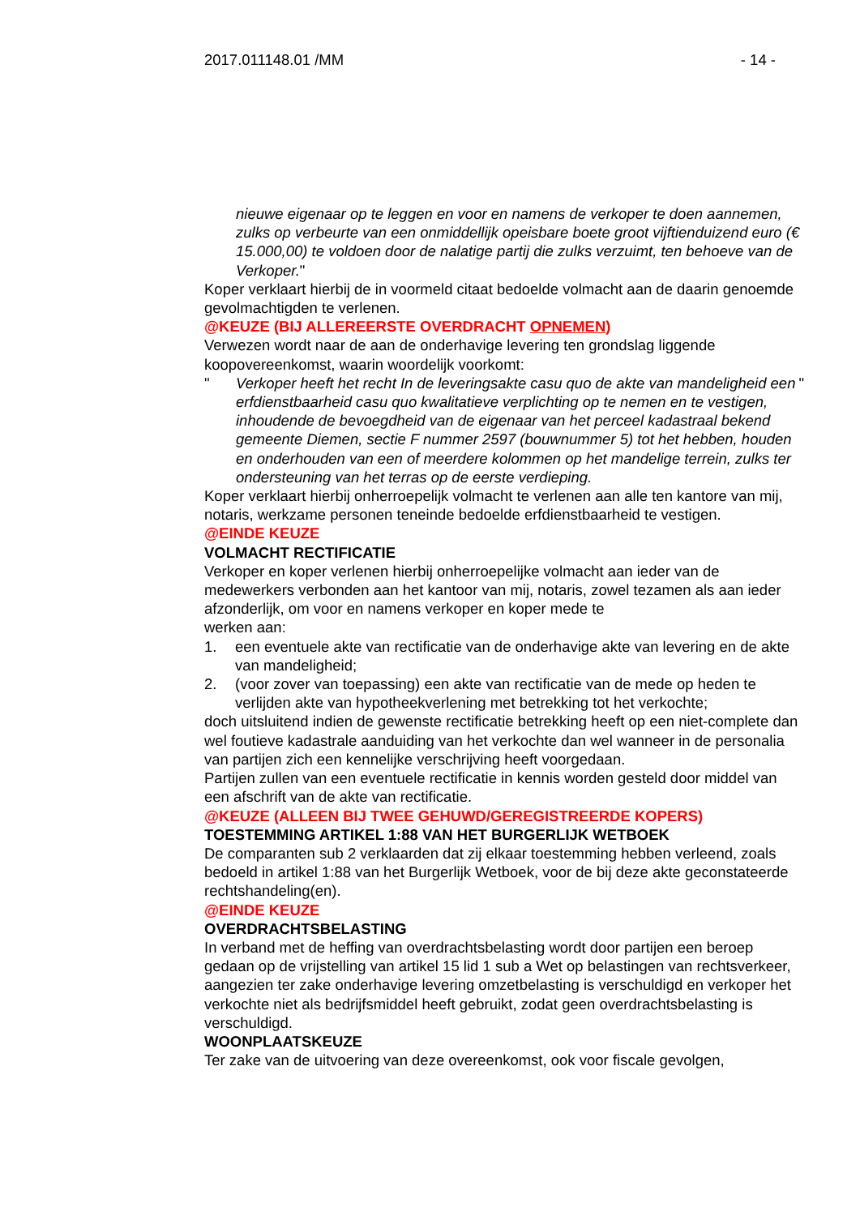2017.011148.01 /MM - 14 -
nieuwe eigenaar op te leggen en voor en namens de verkoper te doen aannemen, zulks op verbeurte van een onmiddellijk opeisbare boete groot vijftienduizend euro (€ 15.000,00) te voldoen door de nalatige partij die zulks verzuimt, ten behoeve van de Verkoper."
Koper verklaart hierbij de in voormeld citaat bedoelde volmacht aan de daarin genoemde gevolmachtigden te verlenen.
@KEUZE (BIJ ALLEREERSTE OVERDRACHT OPNEMEN)
Verwezen wordt naar de aan de onderhavige levering ten grondslag liggende koopovereenkomst, waarin woordelijk voorkomt:
" Verkoper heeft het recht In de leveringsakte casu quo de akte van mandeligheid een erfdienstbaarheid casu quo kwalitatieve verplichting op te nemen en te vestigen, inhoudende de bevoegdheid van de eigenaar van het perceel kadastraal bekend gemeente Diemen, sectie F nummer 2597 (bouwnummer 5) tot het hebben, houden en onderhouden van een of meerdere kolommen op het mandelige terrein, zulks ter ondersteuning van het terras op de eerste verdieping. "
Koper verklaart hierbij onherroepelijk volmacht te verlenen aan alle ten kantore van mij, notaris, werkzame personen teneinde bedoelde erfdienstbaarheid te vestigen.
@EINDE KEUZE
VOLMACHT RECTIFICATIE
Verkoper en koper verlenen hierbij onherroepelijke volmacht aan ieder van de medewerkers verbonden aan het kantoor van mij, notaris, zowel tezamen als aan ieder afzonderlijk, om voor en namens verkoper en koper mede te
werken aan:
1. een eventuele akte van rectificatie van de onderhavige akte van levering en de akte van mandeligheid;
2. (voor zover van toepassing) een akte van rectificatie van de mede op heden te verlijden akte van hypotheekverlening met betrekking tot het verkochte;
doch uitsluitend indien de gewenste rectificatie betrekking heeft op een niet-complete dan wel foutieve kadastrale aanduiding van het verkochte dan wel wanneer in de personalia van partijen zich een kennelijke verschrijving heeft voorgedaan.
Partijen zullen van een eventuele rectificatie in kennis worden gesteld door middel van een afschrift van de akte van rectificatie.
@KEUZE (ALLEEN BIJ TWEE GEHUWD/GEREGISTREERDE KOPERS)
TOESTEMMING ARTIKEL 1:88 VAN HET BURGERLIJK WETBOEK
De comparanten sub 2 verklaarden dat zij elkaar toestemming hebben verleend, zoals bedoeld in artikel 1:88 van het Burgerlijk Wetboek, voor de bij deze akte geconstateerde rechtshandeling(en).
@EINDE KEUZE
OVERDRACHTSBELASTING
In verband met de heffing van overdrachtsbelasting wordt door partijen een beroep gedaan op de vrijstelling van artikel 15 lid 1 sub a Wet op belastingen van rechtsverkeer, aangezien ter zake onderhavige levering omzetbelasting is verschuldigd en verkoper het verkochte niet als bedrijfsmiddel heeft gebruikt, zodat geen overdrachtsbelasting is verschuldigd.
WOONPLAATSKEUZE
Ter zake van de uitvoering van deze overeenkomst, ook voor fiscale gevolgen,